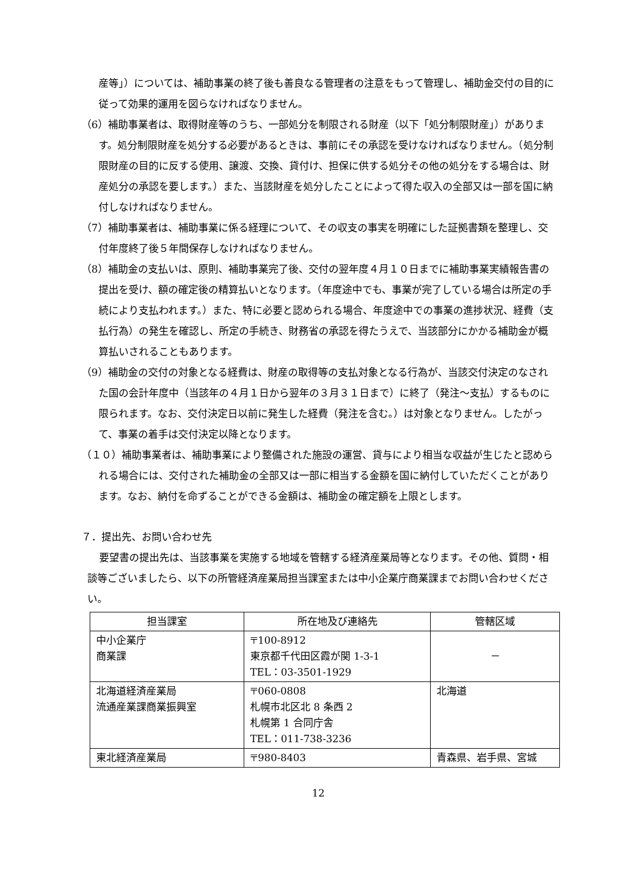産等」）については、補助事業の終了後も善良なる管理者の注意をもって管理し、補助金交付の目的に従って効果的運用を図らなければなりません。
（6）補助事業者は、取得財産等のうち、一部処分を制限される財産（以下「処分制限財産」）があります。処分制限財産を処分する必要があるときは、事前にその承認を受けなければなりません。（処分制限財産の目的に反する使用、譲渡、交換、貸付け、担保に供する処分その他の処分をする場合は、財産処分の承認を要します。）また、当該財産を処分したことによって得た収入の全部又は一部を国に納付しなければなりません。
（7）補助事業者は、補助事業に係る経理について、その収支の事実を明確にした証拠書類を整理し、交付年度終了後５年間保存しなければなりません。
（8）補助金の支払いは、原則、補助事業完了後、交付の翌年度４月１０日までに補助事業実績報告書の提出を受け、額の確定後の精算払いとなります。（年度途中でも、事業が完了している場合は所定の手続により支払われます。）また、特に必要と認められる場合、年度途中での事業の進捗状況、経費（支払行為）の発生を確認し、所定の手続き、財務省の承認を得たうえで、当該部分にかかる補助金が概算払いされることもあります。
（9）補助金の交付の対象となる経費は、財産の取得等の支払対象となる行為が、当該交付決定のなされた国の会計年度中（当該年の４月１日から翌年の３月３１日まで）に終了（発注～支払）するものに限られます。なお、交付決定日以前に発生した経費（発注を含む。）は対象となりません。したがって、事業の着手は交付決定以降となります。
（１０）補助事業者は、補助事業により整備された施設の運営、貸与により相当な収益が生じたと認められる場合には、交付された補助金の全部又は一部に相当する金額を国に納付していただくことがあります。なお、納付を命ずることができる金額は、補助金の確定額を上限とします。
７．提出先、お問い合わせ先
要望書の提出先は、当該事業を実施する地域を管轄する経済産業局等となります。その他、質問・相談等ございましたら、以下の所管経済産業局担当課室または中小企業庁商業課までお問い合わせください。
| 担当課室 | 所在地及び連絡先 | 管轄区域 |
| --- | --- | --- |
| 中小企業庁 商業課 | 〒100-8912 東京都千代田区霞が関 1-3-1 TEL：03-3501-1929 | － |
| 北海道経済産業局 流通産業課商業振興室 | 〒060-0808 札幌市北区北 8 条西 2 札幌第 1 合同庁舎 TEL：011-738-3236 | 北海道 |
| 東北経済産業局 | 〒980-8403 | 青森県、岩手県、宮城 |
12